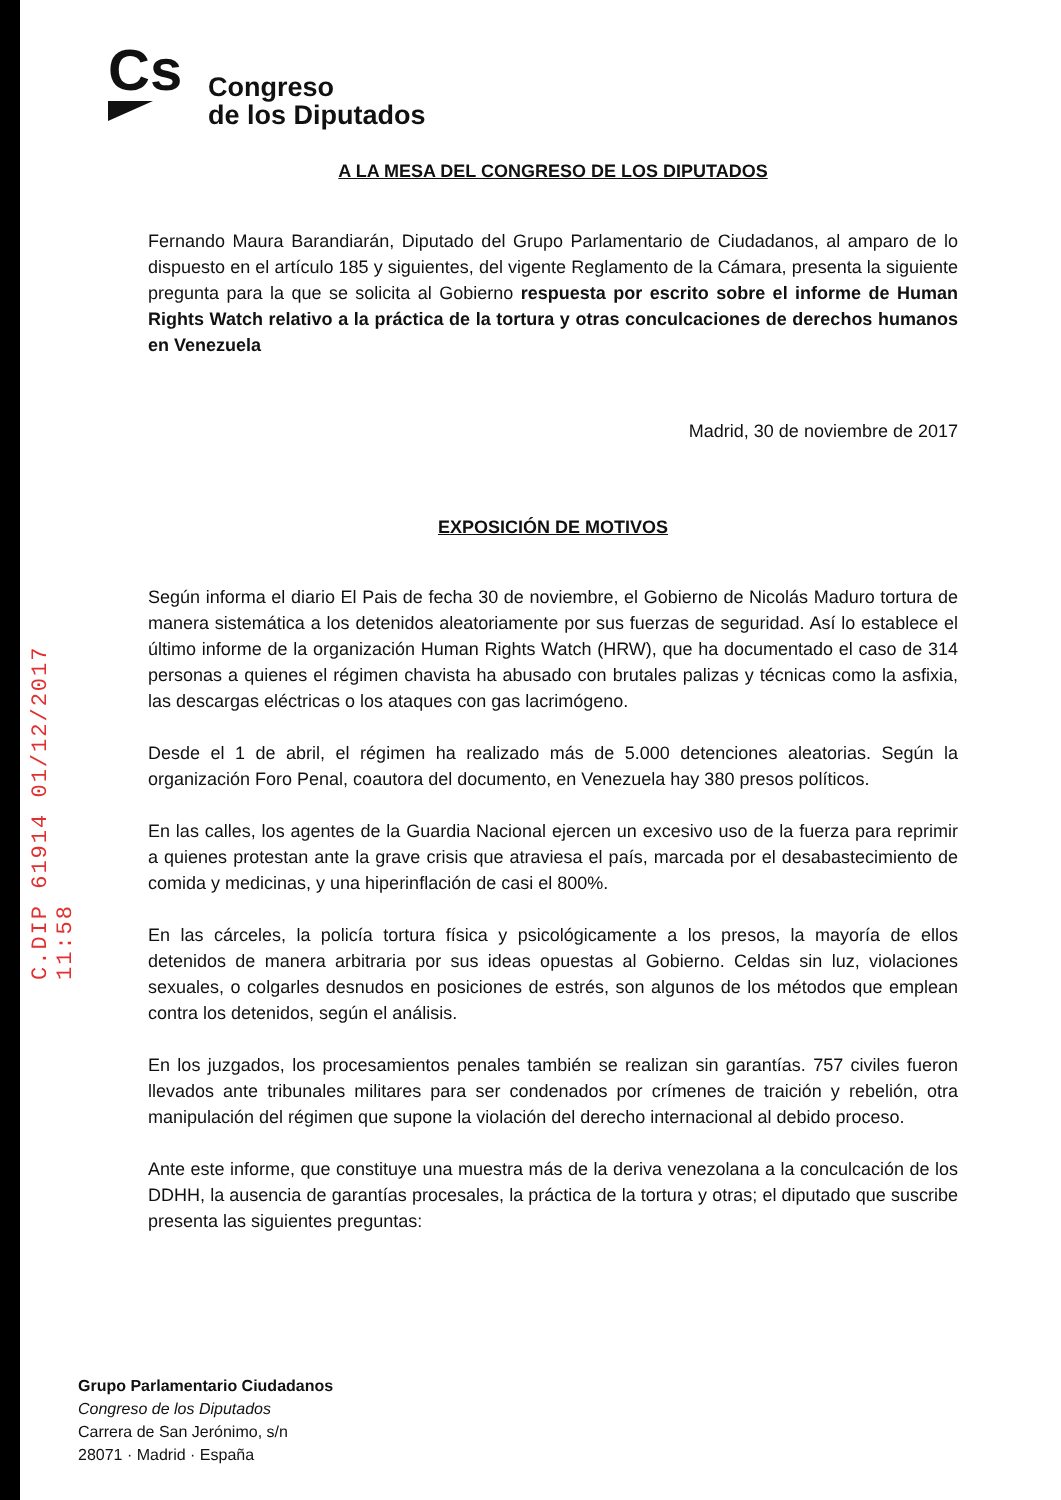C.DIP 61914 01/12/2017 11:58
Cs
Congreso
de los Diputados
A LA MESA DEL CONGRESO DE LOS DIPUTADOS
Fernando Maura Barandiarán, Diputado del Grupo Parlamentario de Ciudadanos, al amparo de lo dispuesto en el artículo 185 y siguientes, del vigente Reglamento de la Cámara, presenta la siguiente pregunta para la que se solicita al Gobierno respuesta por escrito sobre el informe de Human Rights Watch relativo a la práctica de la tortura y otras conculcaciones de derechos humanos en Venezuela
Madrid, 30 de noviembre de 2017
EXPOSICIÓN DE MOTIVOS
Según informa el diario El Pais de fecha 30 de noviembre, el Gobierno de Nicolás Maduro tortura de manera sistemática a los detenidos aleatoriamente por sus fuerzas de seguridad. Así lo establece el último informe de la organización Human Rights Watch (HRW), que ha documentado el caso de 314 personas a quienes el régimen chavista ha abusado con brutales palizas y técnicas como la asfixia, las descargas eléctricas o los ataques con gas lacrimógeno.
Desde el 1 de abril, el régimen ha realizado más de 5.000 detenciones aleatorias. Según la organización Foro Penal, coautora del documento, en Venezuela hay 380 presos políticos.
En las calles, los agentes de la Guardia Nacional ejercen un excesivo uso de la fuerza para reprimir a quienes protestan ante la grave crisis que atraviesa el país, marcada por el desabastecimiento de comida y medicinas, y una hiperinflación de casi el 800%.
En las cárceles, la policía tortura física y psicológicamente a los presos, la mayoría de ellos detenidos de manera arbitraria por sus ideas opuestas al Gobierno. Celdas sin luz, violaciones sexuales, o colgarles desnudos en posiciones de estrés, son algunos de los métodos que emplean contra los detenidos, según el análisis.
En los juzgados, los procesamientos penales también se realizan sin garantías. 757 civiles fueron llevados ante tribunales militares para ser condenados por crímenes de traición y rebelión, otra manipulación del régimen que supone la violación del derecho internacional al debido proceso.
Ante este informe, que constituye una muestra más de la deriva venezolana a la conculcación de los DDHH, la ausencia de garantías procesales, la práctica de la tortura y otras; el diputado que suscribe presenta las siguientes preguntas:
Grupo Parlamentario Ciudadanos
Congreso de los Diputados
Carrera de San Jerónimo, s/n
28071 · Madrid · España